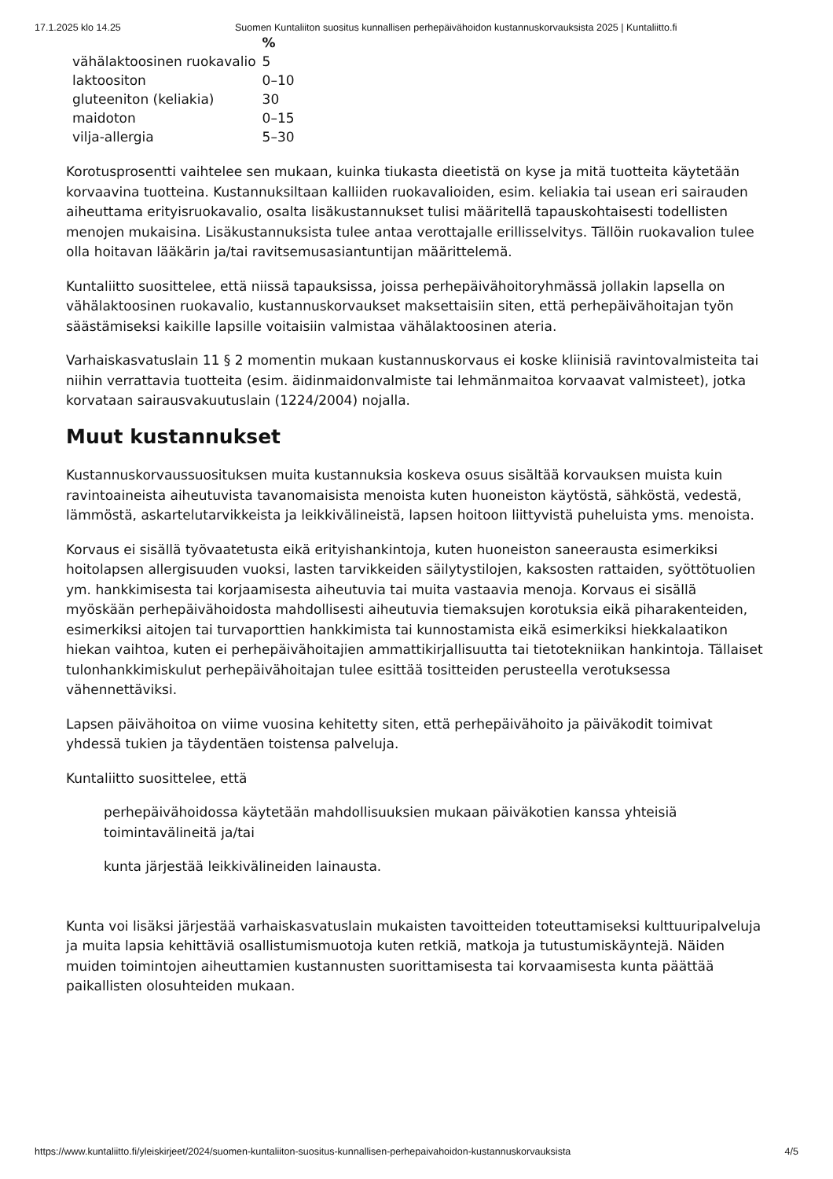17.1.2025 klo 14.25 Suomen Kuntaliiton suositus kunnallisen perhepäivähoidon kustannuskorvauksista 2025 | Kuntaliitto.fi
| | % |
| --- | --- |
| vähälaktoosinen ruokavalio | 5 |
| laktoositon | 0–10 |
| gluteeniton (keliakia) | 30 |
| maidoton | 0–15 |
| vilja-allergia | 5–30 |
Korotusprosentti vaihtelee sen mukaan, kuinka tiukasta dieetistä on kyse ja mitä tuotteita käytetään korvaavina tuotteina. Kustannuksiltaan kalliiden ruokavalioiden, esim. keliakia tai usean eri sairauden aiheuttama erityisruokavalio, osalta lisäkustannukset tulisi määritellä tapauskohtaisesti todellisten menojen mukaisina. Lisäkustannuksista tulee antaa verottajalle erillisselvitys. Tällöin ruokavalion tulee olla hoitavan lääkärin ja/tai ravitsemusasiantuntijan määrittelemä.
Kuntaliitto suosittelee, että niissä tapauksissa, joissa perhepäivähoitoryhmässä jollakin lapsella on vähälaktoosinen ruokavalio, kustannuskorvaukset maksettaisiin siten, että perhepäivähoitajan työn säästämiseksi kaikille lapsille voitaisiin valmistaa vähälaktoosinen ateria.
Varhaiskasvatuslain 11 § 2 momentin mukaan kustannuskorvaus ei koske kliinisiä ravintovalmisteita tai niihin verrattavia tuotteita (esim. äidinmaidonvalmiste tai lehmänmaitoa korvaavat valmisteet), jotka korvataan sairausvakuutuslain (1224/2004) nojalla.
Muut kustannukset
Kustannuskorvaussuosituksen muita kustannuksia koskeva osuus sisältää korvauksen muista kuin ravintoaineista aiheutuvista tavanomaisista menoista kuten huoneiston käytöstä, sähköstä, vedestä, lämmöstä, askartelutarvikkeista ja leikkivälineistä, lapsen hoitoon liittyvistä puheluista yms. menoista.
Korvaus ei sisällä työvaatetusta eikä erityishankintoja, kuten huoneiston saneerausta esimerkiksi hoitolapsen allergisuuden vuoksi, lasten tarvikkeiden säilytystilojen, kaksosten rattaiden, syöttötuolien ym. hankkimisesta tai korjaamisesta aiheutuvia tai muita vastaavia menoja. Korvaus ei sisällä myöskään perhepäivähoidosta mahdollisesti aiheutuvia tiemaksujen korotuksia eikä piharakenteiden, esimerkiksi aitojen tai turvaporttien hankkimista tai kunnostamista eikä esimerkiksi hiekkalaatikon hiekan vaihtoa, kuten ei perhepäivähoitajien ammattikirjallisuutta tai tietotekniikan hankintoja. Tällaiset tulonhankkimiskulut perhepäivähoitajan tulee esittää tositteiden perusteella verotuksessa vähennettäviksi.
Lapsen päivähoitoa on viime vuosina kehitetty siten, että perhepäivähoito ja päiväkodit toimivat yhdessä tukien ja täydentäen toistensa palveluja.
Kuntaliitto suosittelee, että
perhepäivähoidossa käytetään mahdollisuuksien mukaan päiväkotien kanssa yhteisiä toimintavälineitä ja/tai
kunta järjestää leikkivälineiden lainausta.
Kunta voi lisäksi järjestää varhaiskasvatuslain mukaisten tavoitteiden toteuttamiseksi kulttuuripalveluja ja muita lapsia kehittäviä osallistumismuotoja kuten retkiä, matkoja ja tutustumiskäyntejä. Näiden muiden toimintojen aiheuttamien kustannusten suorittamisesta tai korvaamisesta kunta päättää paikallisten olosuhteiden mukaan.
https://www.kuntaliitto.fi/yleiskirjeet/2024/suomen-kuntaliiton-suositus-kunnallisen-perhepaivahoidon-kustannuskorvauksista 4/5